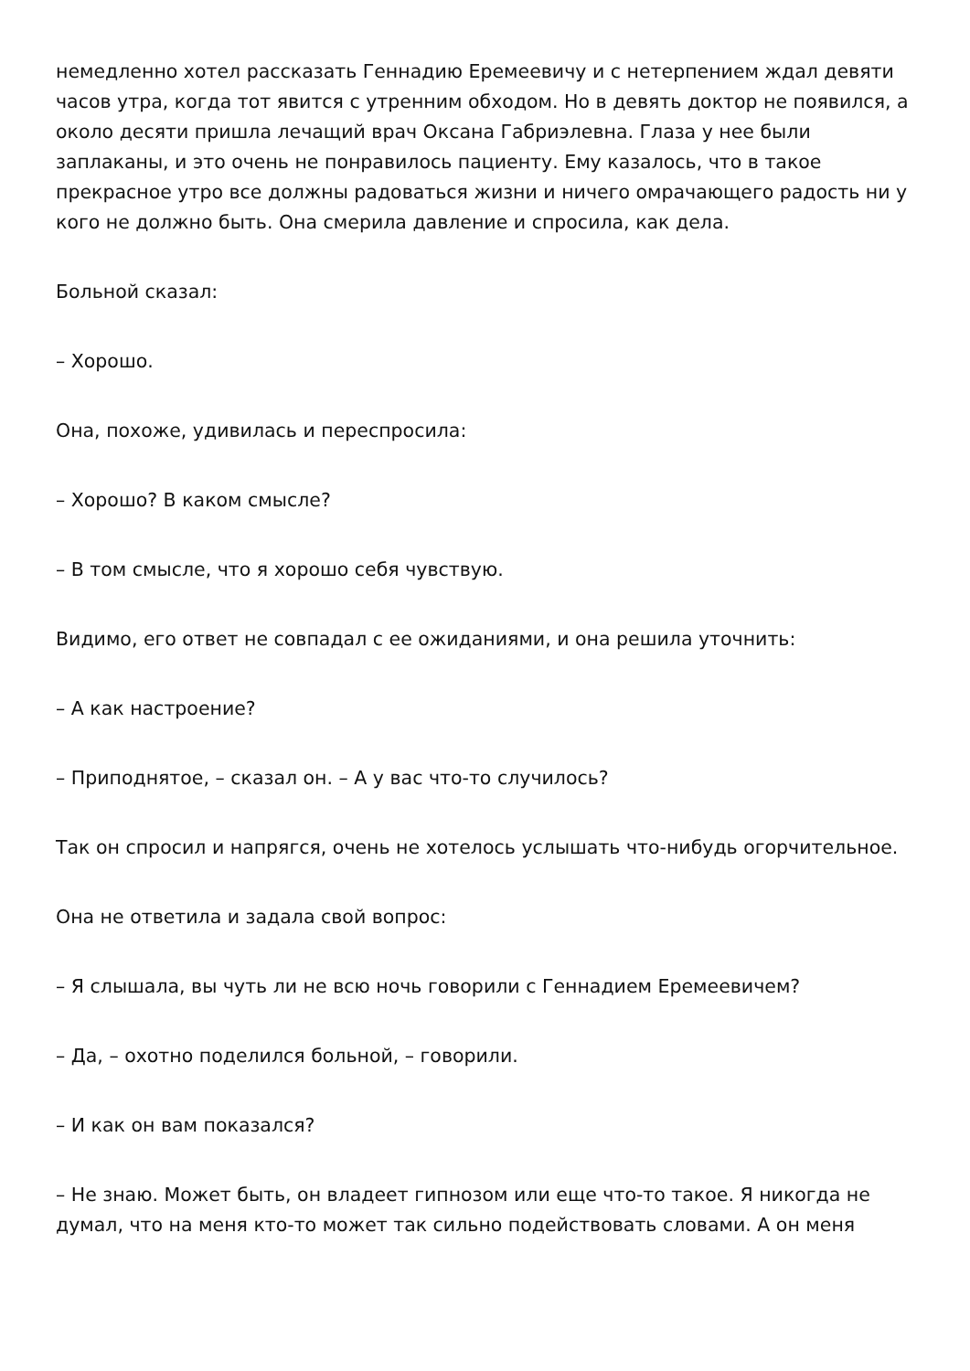немедленно хотел рассказать Геннадию Еремеевичу и с нетерпением ждал девяти часов утра, когда тот явится с утренним обходом. Но в девять доктор не появился, а около десяти пришла лечащий врач Оксана Габриэлевна. Глаза у нее были заплаканы, и это очень не понравилось пациенту. Ему казалось, что в такое прекрасное утро все должны радоваться жизни и ничего омрачающего радость ни у кого не должно быть. Она смерила давление и спросила, как дела.
Больной сказал:
– Хорошо.
Она, похоже, удивилась и переспросила:
– Хорошо? В каком смысле?
– В том смысле, что я хорошо себя чувствую.
Видимо, его ответ не совпадал с ее ожиданиями, и она решила уточнить:
– А как настроение?
– Приподнятое, – сказал он. – А у вас что-то случилось?
Так он спросил и напрягся, очень не хотелось услышать что-нибудь огорчительное.
Она не ответила и задала свой вопрос:
– Я слышала, вы чуть ли не всю ночь говорили с Геннадием Еремеевичем?
– Да, – охотно поделился больной, – говорили.
– И как он вам показался?
– Не знаю. Может быть, он владеет гипнозом или еще что-то такое. Я никогда не думал, что на меня кто-то может так сильно подействовать словами. А он меня